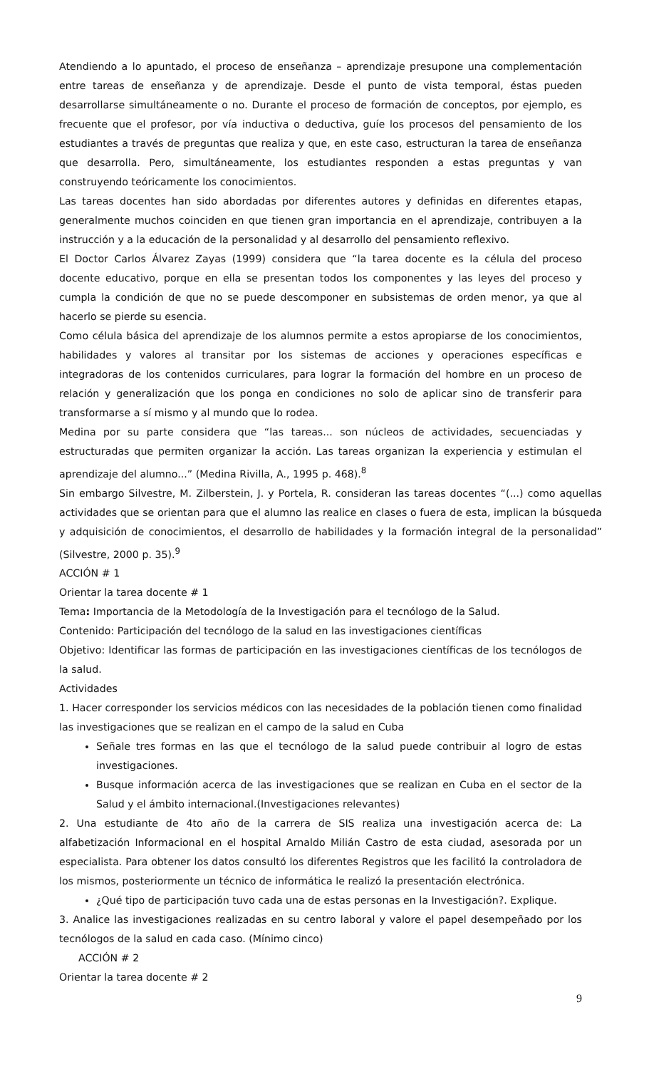Atendiendo a lo apuntado, el proceso de enseñanza – aprendizaje presupone una complementación entre tareas de enseñanza y de aprendizaje. Desde el punto de vista temporal, éstas pueden desarrollarse simultáneamente o no. Durante el proceso de formación de conceptos, por ejemplo, es frecuente que el profesor, por vía inductiva o deductiva, guíe los procesos del pensamiento de los estudiantes a través de preguntas que realiza y que, en este caso, estructuran la tarea de enseñanza que desarrolla. Pero, simultáneamente, los estudiantes responden a estas preguntas y van construyendo teóricamente los conocimientos.
Las tareas docentes han sido abordadas por diferentes autores y definidas en diferentes etapas, generalmente muchos coinciden en que tienen gran importancia en el aprendizaje, contribuyen a la instrucción y a la educación de la personalidad y al desarrollo del pensamiento reflexivo.
El Doctor Carlos Álvarez Zayas (1999) considera que “la tarea docente es la célula del proceso docente educativo, porque en ella se presentan todos los componentes y las leyes del proceso y cumpla la condición de que no se puede descomponer en subsistemas de orden menor, ya que al hacerlo se pierde su esencia.
Como célula básica del aprendizaje de los alumnos permite a estos apropiarse de los conocimientos, habilidades y valores al transitar por los sistemas de acciones y operaciones específicas e integradoras de los contenidos curriculares, para lograr la formación del hombre en un proceso de relación y generalización que los ponga en condiciones no solo de aplicar sino de transferir para transformarse a sí mismo y al mundo que lo rodea.
Medina por su parte considera que “las tareas... son núcleos de actividades, secuenciadas y estructuradas que permiten organizar la acción. Las tareas organizan la experiencia y estimulan el aprendizaje del alumno...” (Medina Rivilla, A., 1995 p. 468).<sup>8</sup>
Sin embargo Silvestre, M. Zilberstein, J. y Portela, R. consideran las tareas docentes “(...) como aquellas actividades que se orientan para que el alumno las realice en clases o fuera de esta, implican la búsqueda y adquisición de conocimientos, el desarrollo de habilidades y la formación integral de la personalidad” (Silvestre, 2000 p. 35).<sup>9</sup>
ACCIÓN # 1
Orientar la tarea docente # 1
Tema: Importancia de la Metodología de la Investigación para el tecnólogo de la Salud.
Contenido: Participación del tecnólogo de la salud en las investigaciones científicas
Objetivo: Identificar las formas de participación en las investigaciones científicas de los tecnólogos de la salud.
Actividades
1. Hacer corresponder los servicios médicos con las necesidades de la población tienen como finalidad las investigaciones que se realizan en el campo de la salud en Cuba
Señale tres formas en las que el tecnólogo de la salud puede contribuir al logro de estas investigaciones.
Busque información acerca de las investigaciones que se realizan en Cuba en el sector de la Salud y el ámbito internacional.(Investigaciones relevantes)
2. Una estudiante de 4to año de la carrera de SIS realiza una investigación acerca de: La alfabetización Informacional en el hospital Arnaldo Milián Castro de esta ciudad, asesorada por un especialista. Para obtener los datos consultó los diferentes Registros que les facilitó la controladora de los mismos, posteriormente un técnico de informática le realizó la presentación electrónica.
¿Qué tipo de participación tuvo cada una de estas personas en la Investigación?. Explique.
3. Analice las investigaciones realizadas en su centro laboral y valore el papel desempeñado por los tecnólogos de la salud en cada caso. (Mínimo cinco)
ACCIÓN # 2
Orientar la tarea docente # 2
9